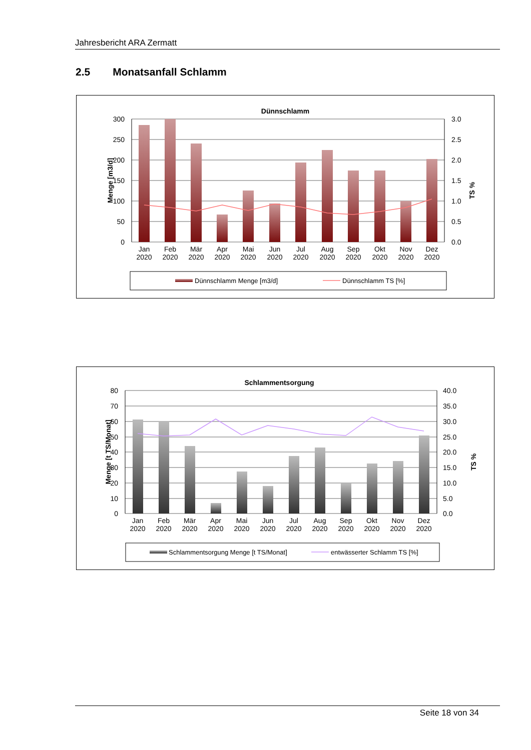Jahresbericht ARA Zermatt
2.5 Monatsanfall Schlamm
Dünnschlamm
300
250
200
150
100
50
0
3.0
2.5
2.0
1.5
1.0
0.5
0.0
Menge [m3/d]
TS %
Jan
Feb
Mär
Apr
Mai
Jun
Jul
Aug
Sep
Okt
Nov
Dez
2020
2020
2020
2020
2020
2020
2020
2020
2020
2020
2020
2020
Dünnschlamm Menge [m3/d]
Dünnschlamm TS [%]
Schlammentsorgung
80
70
60
50
40
30
20
10
0
40.0
35.0
30.0
25.0
20.0
15.0
10.0
5.0
0.0
Menge [t TS/Monat]
TS %
Jan
Feb
Mär
Apr
Mai
Jun
Jul
Aug
Sep
Okt
Nov
Dez
2020
2020
2020
2020
2020
2020
2020
2020
2020
2020
2020
2020
Schlammentsorgung Menge [t TS/Monat]
entwässerter Schlamm TS [%]
Seite 18 von 34